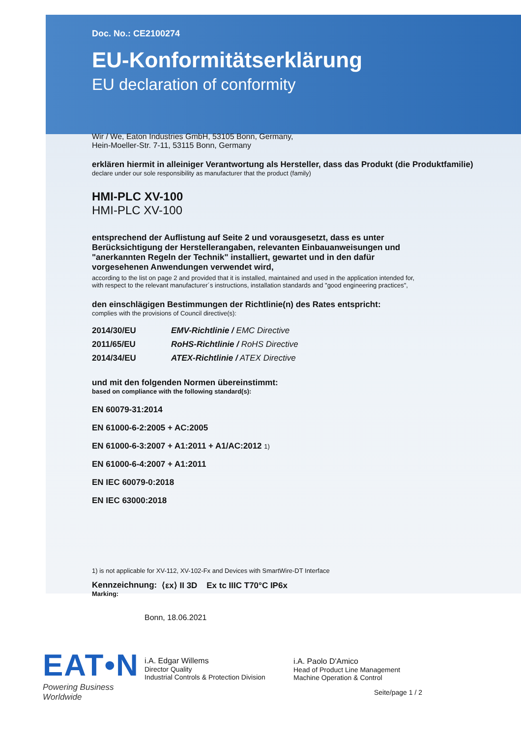Doc. No.: CE2100274
EU-Konformitätserklärung
EU declaration of conformity
Wir / We, Eaton Industries GmbH, 53105 Bonn, Germany,
Hein-Moeller-Str. 7-11, 53115 Bonn, Germany
erklären hiermit in alleiniger Verantwortung als Hersteller, dass das Produkt (die Produktfamilie)
declare under our sole responsibility as manufacturer that the product (family)
HMI-PLC XV-100
HMI-PLC XV-100
entsprechend der Auflistung auf Seite 2 und vorausgesetzt, dass es unter Berücksichtigung der Herstellerangaben, relevanten Einbauanweisungen und "anerkannten Regeln der Technik" installiert, gewartet und in den dafür vorgesehenen Anwendungen verwendet wird,
according to the list on page 2 and provided that it is installed, maintained and used in the application intended for,
with respect to the relevant manufacturer´s instructions, installation standards and "good engineering practices",
den einschlägigen Bestimmungen der Richtlinie(n) des Rates entspricht:
complies with the provisions of Council directive(s):
| 2014/30/EU | EMV-Richtlinie / EMC Directive |
| 2011/65/EU | RoHS-Richtlinie / RoHS Directive |
| 2014/34/EU | ATEX-Richtlinie / ATEX Directive |
und mit den folgenden Normen übereinstimmt:
based on compliance with the following standard(s):
EN 60079-31:2014
EN 61000-6-2:2005 + AC:2005
EN 61000-6-3:2007 + A1:2011 + A1/AC:2012 1)
EN 61000-6-4:2007 + A1:2011
EN IEC 60079-0:2018
EN IEC 63000:2018
1) is not applicable for XV-112, XV-102-Fx and Devices with SmartWire-DT Interface
Kennzeichnung:
Marking:
⟨εx⟩ II 3D Ex tc IIIC T70°C IP6x
EAT•N
Powering Business Worldwide
Bonn, 18.06.2021
i.A. Edgar Willems
Director Quality
Industrial Controls & Protection Division
i.A. Paolo D'Amico
Head of Product Line Management
Machine Operation & Control
Seite/page 1 / 2